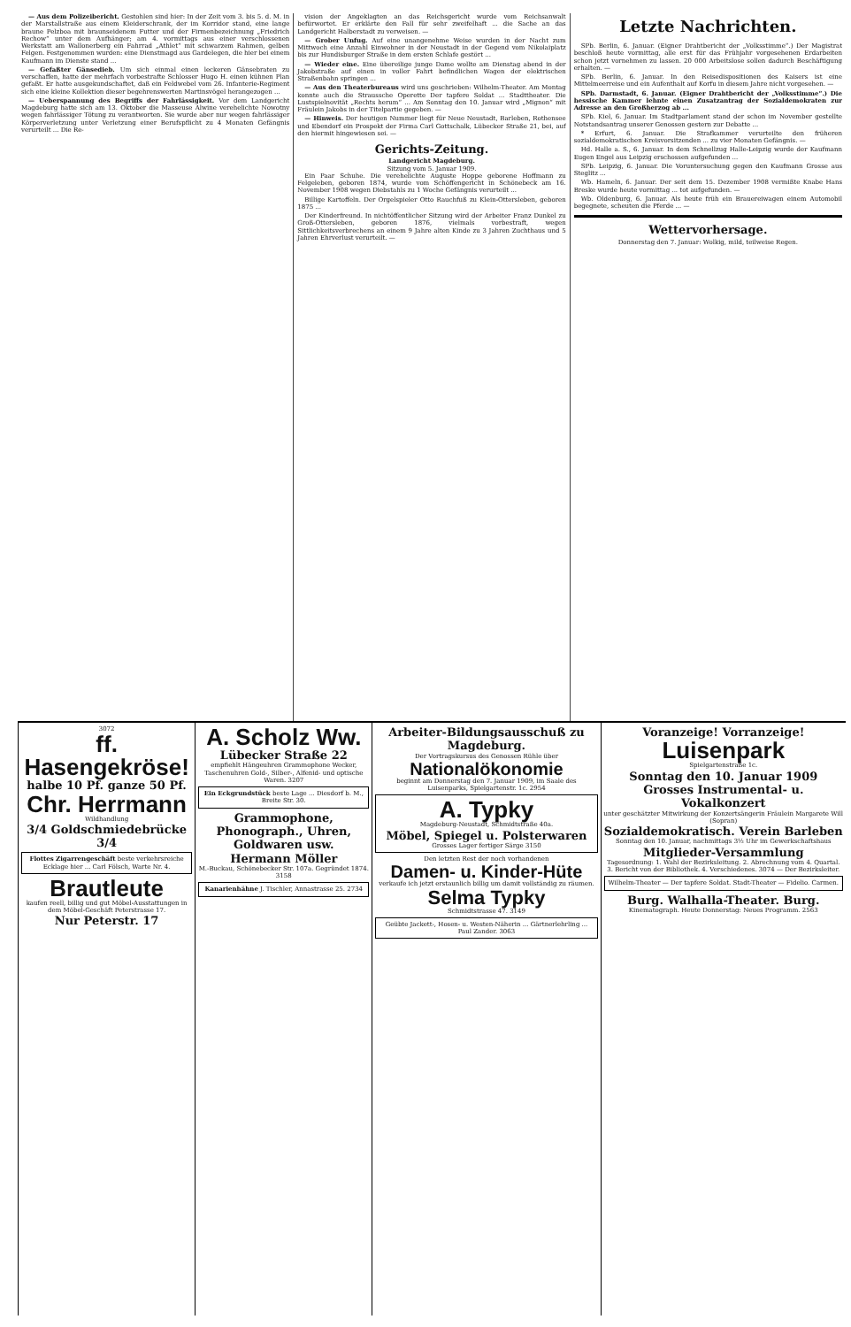— Aus dem Polizeibericht. Gestohlen sind hier: In der Zeit vom 3. bis 5. d. M. in der Marstallstraße aus einem Kleiderschrank, der im Korridor stand, eine lange braune Pelzboa mit braunseidenem Futter und der Firmenbezeichnung „Friedrich Rechow“ unter dem Aufhänger; am 4. vormittags aus einer verschlossenen Werkstatt am Wallonerberg ein Fahrrad „Athlet“ mit schwarzem Rahmen, gelben Felgen. Festgenommen wurden: eine Dienstmagd aus Gardelegen, die hier bei einem Kaufmann im Dienste stand ...
— Gefaßter Gänsedieb. Um sich einmal einen leckeren Gänsebraten zu verschaffen, hatte der mehrfach vorbestrafte Schlosser Hugo H. einen kühnen Plan gefaßt. Er hatte ausgekundschaftet, daß ein Feldwebel vom 26. Infanterie-Regiment sich eine kleine Kollektion dieser begehrenswerten Martinsvögel herangezogen ...
— Ueberspannung des Begriffs der Fahrlässigkeit. Vor dem Landgericht Magdeburg hatte sich am 13. Oktober die Masseuse Alwine verehelichte Nowotny wegen fahrlässiger Tötung zu verantworten. Sie wurde aber nur wegen fahrlässiger Körperverletzung unter Verletzung einer Berufspflicht zu 4 Monaten Gefängnis verurteilt ... Die Re-
vision der Angeklagten an das Reichsgericht wurde vom Reichsanwalt befürwortet. Er erklärte den Fall für sehr zweifelhaft ... die Sache an das Landgericht Halberstadt zu verweisen. —
— Grober Unfug. Auf eine unangenehme Weise wurden in der Nacht zum Mittwoch eine Anzahl Einwohner in der Neustadt in der Gegend vom Nikolaiplatz bis zur Hundisburger Straße in dem ersten Schlafe gestört ...
— Wieder eine. Eine übereilige junge Dame wollte am Dienstag abend in der Jakobstraße auf einen in voller Fahrt befindlichen Wagen der elektrischen Straßenbahn springen ...
— Aus den Theaterbureaus wird uns geschrieben: Wilhelm-Theater. Am Montag konnte auch die Straussche Operette Der tapfere Soldat ... Stadttheater. Die Lustspielnovität „Rechts herum“ ... Am Sonntag den 10. Januar wird „Mignon“ mit Fräulein Jakobs in der Titelpartie gegeben. —
— Hinweis. Der heutigen Nummer liegt für Neue Neustadt, Barleben, Rothensee und Ebendorf ein Prospekt der Firma Carl Gottschalk, Lübecker Straße 21, bei, auf den hiermit hingewiesen sei. —
Gerichts-Zeitung.
Landgericht Magdeburg.
Sitzung vom 5. Januar 1909.
Ein Paar Schuhe. Die verehelichte Auguste Hoppe geborene Hoffmann zu Felgeleben, geboren 1874, wurde vom Schöffengericht in Schönebeck am 16. November 1908 wegen Diebstahls zu 1 Woche Gefängnis verurteilt ...
Billige Kartoffeln. Der Orgelspieler Otto Rauchfuß zu Klein-Ottersleben, geboren 1875 ...
Der Kinderfreund. In nichtöffentlicher Sitzung wird der Arbeiter Franz Dunkel zu Groß-Ottersleben, geboren 1876, vielmals vorbestraft, wegen Sittlichkeitsverbrechens an einem 9 Jahre alten Kinde zu 3 Jahren Zuchthaus und 5 Jahren Ehrverlust verurteilt. —
Letzte Nachrichten.
SPb. Berlin, 6. Januar. (Eigner Drahtbericht der „Volksstimme“.) Der Magistrat beschloß heute vormittag, alle erst für das Frühjahr vorgesehenen Erdarbeiten schon jetzt vornehmen zu lassen. 20 000 Arbeitslose sollen dadurch Beschäftigung erhalten. —
SPb. Berlin, 6. Januar. In den Reisedispositionen des Kaisers ist eine Mittelmeerreise und ein Aufenthalt auf Korfu in diesem Jahre nicht vorgesehen. —
SPb. Darmstadt, 6. Januar. (Eigner Drahtbericht der „Volksstimme“.) Die hessische Kammer lehnte einen Zusatzantrag der Sozialdemokraten zur Adresse an den Großherzog ab ...
SPb. Kiel, 6. Januar. Im Stadtparlament stand der schon im November gestellte Notstandsantrag unserer Genossen gestern zur Debatte ...
* Erfurt, 6. Januar. Die Strafkammer verurteilte den früheren sozialdemokratischen Kreisvorsitzenden ... zu vier Monaten Gefängnis. —
Hd. Halle a. S., 6. Januar. In dem Schnellzug Halle-Leipzig wurde der Kaufmann Eugen Engel aus Leipzig erschossen aufgefunden ...
SPb. Leipzig, 6. Januar. Die Voruntersuchung gegen den Kaufmann Grosse aus Steglitz ...
Wb. Hameln, 6. Januar. Der seit dem 15. Dezember 1908 vermißte Knabe Hans Breske wurde heute vormittag ... tot aufgefunden. —
Wb. Oldenburg, 6. Januar. Als heute früh ein Brauereiwagen einem Automobil begegnete, scheuten die Pferde ... —
Wettervorhersage.
Donnerstag den 7. Januar: Wolkig, mild, teilweise Regen.
3072
ff. Hasengekröse!
halbe 10 Pf. ganze 50 Pf.
Chr. Herrmann
Wildhandlung
3/4 Goldschmiedebrücke 3/4
Flottes Zigarrengeschäft beste verkehrsreiche Ecklage hier ... Carl Fölsch, Warte Nr. 4.
Brautleute
kaufen reell, billig und gut Möbel-Ausstattungen in dem Möbel-Geschäft Peterstrasse 17.
Nur Peterstr. 17
A. Scholz Ww.
Lübecker Straße 22
empfiehlt Hängeuhren Grammophone Wecker, Taschenuhren Gold-, Silber-, Alfenid- und optische Waren. 3207
Ein Eckgrundstück beste Lage ... Diesdorf b. M., Breite Str. 30.
Grammophone, Phonograph., Uhren, Goldwaren usw.
Hermann Möller
M.-Buckau, Schönebecker Str. 107a. Gegründet 1874. 3158
Kanarienhähne J. Tischler, Annastrasse 25. 2734
Arbeiter-Bildungsausschuß zu Magdeburg.
Der Vortragskursus des Genossen Rühle über
Nationalökonomie
beginnt am Donnerstag den 7. Januar 1909, im Saale des Luisenparks, Spielgartenstr. 1c. 2954
A. Typky
Magdeburg-Neustadt, Schmidtstraße 40a.
Möbel, Spiegel u. Polsterwaren
Grosses Lager fertiger Särge 3150
Den letzten Rest der noch vorhandenen
Damen- u. Kinder-Hüte
verkaufe ich jetzt erstaunlich billig um damit vollständig zu räumen.
Selma Typky
Schmidtstrasse 47. 3149
Geübte Jackett-, Hosen- u. Westen-Näherin ... Gärtnerlehrling ... Paul Zander. 3063
Voranzeige! Vorranzeige!
Luisenpark
Spielgartenstraße 1c.
Sonntag den 10. Januar 1909
Grosses Instrumental- u. Vokalkonzert
unter geschätzter Mitwirkung der Konzertsängerin Fräulein Margarete Will (Sopran)
Sozialdemokratisch. Verein Barleben
Sonntag den 10. Januar, nachmittags 3½ Uhr im Gewerkschaftshaus
Mitglieder-Versammlung
Tagesordnung: 1. Wahl der Bezirksleitung. 2. Abrechnung vom 4. Quartal. 3. Bericht von der Bibliothek. 4. Verschiedenes. 3074 — Der Bezirksleiter.
Wilhelm-Theater — Der tapfere Soldat. Stadt-Theater — Fidelio. Carmen.
Burg. Walhalla-Theater. Burg.
Kinematograph. Heute Donnerstag: Neues Programm. 2563